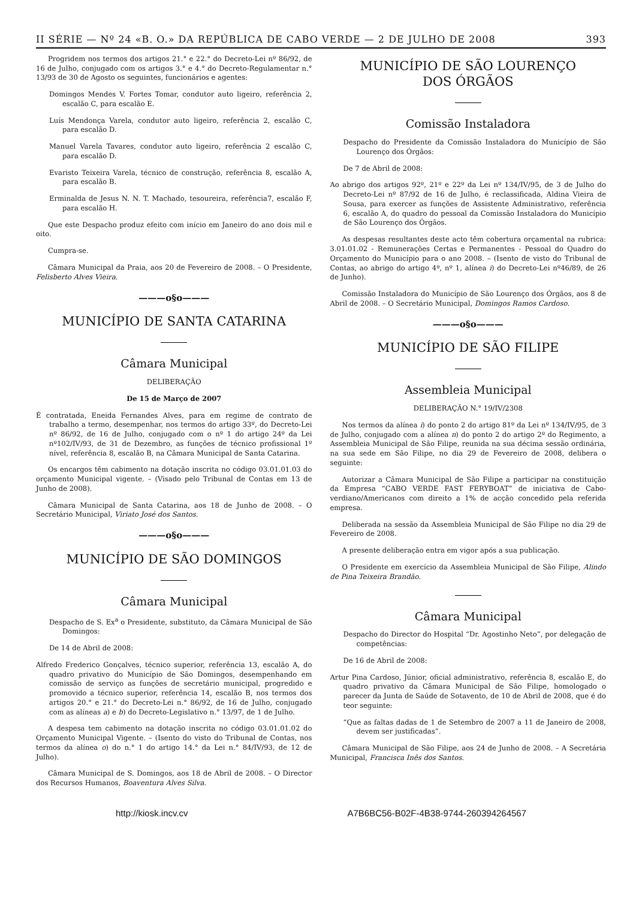II SÉRIE — Nº 24 «B. O.» DA REPÚBLICA DE CABO VERDE — 2 DE JULHO DE 2008 393
Progridem nos termos dos artigos 21.° e 22.° do Decreto-Lei nº 86/92, de 16 de Julho, conjugado com os artigos 3.° e 4.° do Decreto-Regulamentar n.° 13/93 de 30 de Agosto os seguintes, funcionários e agentes:
Domingos Mendes V. Fortes Tomar, condutor auto ligeiro, referência 2, escalão C, para escalão E.
Luís Mendonça Varela, condutor auto ligeiro, referência 2, escalão C, para escalão D.
Manuel Varela Tavares, condutor auto ligeiro, referência 2 escalão C, para escalão D.
Evaristo Teixeira Varela, técnico de construção, referência 8, escalão A, para escalão B.
Erminalda de Jesus N. N. T. Machado, tesoureira, referência7, escalão F, para escalão H.
Que este Despacho produz efeito com início em Janeiro do ano dois mil e oito.
Cumpra-se.
Câmara Municipal da Praia, aos 20 de Fevereiro de 2008. – O Presidente, Felisberto Alves Vieira.
———o§o———
MUNICÍPIO DE SANTA CATARINA
Câmara Municipal
DELIBERAÇÃO
De 15 de Março de 2007
É contratada, Eneida Fernandes Alves, para em regime de contrato de trabalho a termo, desempenhar, nos termos do artigo 33º, do Decreto-Lei nº 86/92, de 16 de Julho, conjugado com o nº 1 do artigo 24º da Lei nº102/IV/93, de 31 de Dezembro, as funções de técnico profissional 1º nível, referência 8, escalão B, na Câmara Municipal de Santa Catarina.
Os encargos têm cabimento na dotação inscrita no código 03.01.01.03 do orçamento Municipal vigente. – (Visado pelo Tribunal de Contas em 13 de Junho de 2008).
Câmara Municipal de Santa Catarina, aos 18 de Junho de 2008. – O Secretário Municipal, Viriato José dos Santos.
———o§o———
MUNICÍPIO DE SÃO DOMINGOS
Câmara Municipal
Despacho de S. Ex<sup>a</sup> o Presidente, substituto, da Câmara Municipal de São Domingos:
De 14 de Abril de 2008:
Alfredo Frederico Gonçalves, técnico superior, referência 13, escalão A, do quadro privativo do Município de São Domingos, desempenhando em comissão de serviço as funções de secretário municipal, progredido e promovido a técnico superior, referência 14, escalão B, nos termos dos artigos 20.° e 21.° do Decreto-Lei n.° 86/92, de 16 de Julho, conjugado com as alíneas a) e b) do Decreto-Legislativo n.° 13/97, de 1 de Julho.
A despesa tem cabimento na dotação inscrita no código 03.01.01.02 do Orçamento Municipal Vigente. – (Isento do visto do Tribunal de Contas, nos termos da alínea o) do n.° 1 do artigo 14.° da Lei n.° 84/IV/93, de 12 de Julho).
Câmara Municipal de S. Domingos, aos 18 de Abril de 2008. – O Director dos Recursos Humanos, Boaventura Alves Silva.
MUNICÍPIO DE SÃO LOURENÇO
DOS ÓRGÃOS
Comissão Instaladora
Despacho do Presidente da Comissão Instaladora do Município de São Lourenço dos Órgãos:
De 7 de Abril de 2008:
Ao abrigo dos artigos 92º, 21º e 22º da Lei nº 134/IV/95, de 3 de Julho do Decreto-Lei nº 87/92 de 16 de Julho, é reclassificada, Aldina Vieira de Sousa, para exercer as funções de Assistente Administrativo, referência 6, escalão A, do quadro do pessoal da Comissão Instaladora do Município de São Lourenço dos Órgãos.
As despesas resultantes deste acto têm cobertura orçamental na rubrica: 3.01.01.02 - Remunerações Certas e Permanentes - Pessoal do Quadro do Orçamento do Município para o ano 2008. – (Isento de visto do Tribunal de Contas, ao abrigo do artigo 4º, nº 1, alínea i) do Decreto-Lei nº46/89, de 26 de Junho).
Comissão Instaladora do Município de São Lourenço dos Órgãos, aos 8 de Abril de 2008. – O Secretário Municipal, Domingos Ramos Cardoso.
———o§o———
MUNICÍPIO DE SÃO FILIPE
Assembleia Municipal
DELIBERAÇÃO N.° 19/IV/2308
Nos termos da alínea i) do ponto 2 do artigo 81º da Lei nº 134/IV/95, de 3 de Julho, conjugado com a alínea n) do ponto 2 do artigo 2º do Regimento, a Assembleia Municipal de São Filipe, reunida na sua décima sessão ordinária, na sua sede em São Filipe, no dia 29 de Fevereiro de 2008, delibera o seguinte:
Autorizar a Câmara Municipal de São Filipe a participar na constituição da Empresa “CABO VERDE FAST FERYBOAT” de iniciativa de Cabo-verdiano/Americanos com direito a 1% de acção concedido pela referida empresa.
Deliberada na sessão da Assembleia Municipal de São Filipe no dia 29 de Fevereiro de 2008.
A presente deliberação entra em vigor após a sua publicação.
O Presidente em exercício da Assembleia Municipal de São Filipe, Alindo de Pina Teixeira Brandão.
Câmara Municipal
Despacho do Director do Hospital “Dr. Agostinho Neto”, por delegação de competências:
De 16 de Abril de 2008:
Artur Pina Cardoso, Júnior, oficial administrativo, referência 8, escalão E, do quadro privativo da Câmara Municipal de São Filipe, homologado o parecer da Junta de Saúde de Sotavento, de 10 de Abril de 2008, que é do teor seguinte:
“Que as faltas dadas de 1 de Setembro de 2007 a 11 de Janeiro de 2008, devem ser justificadas”.
Câmara Municipal de São Filipe, aos 24 de Junho de 2008. – A Secretária Municipal, Francisca Inês dos Santos.
http://kiosk.incv.cv A7B6BC56-B02F-4B38-9744-260394264567